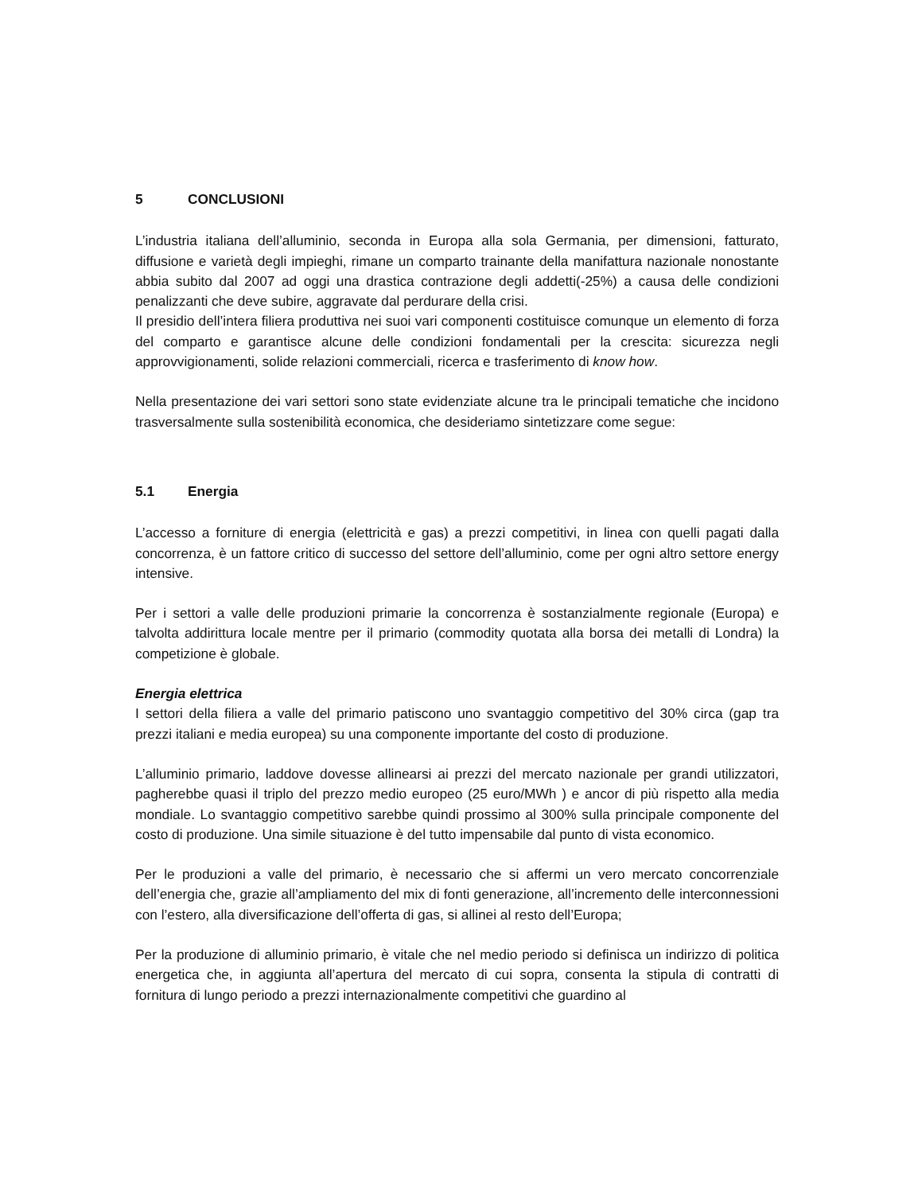5 CONCLUSIONI
L’industria italiana dell’alluminio, seconda in Europa alla sola Germania, per dimensioni, fatturato, diffusione e varietà degli impieghi, rimane un comparto trainante della manifattura nazionale nonostante abbia subito dal 2007 ad oggi una drastica contrazione degli addetti(-25%) a causa delle condizioni penalizzanti che deve subire, aggravate dal perdurare della crisi.
Il presidio dell’intera filiera produttiva nei suoi vari componenti costituisce comunque un elemento di forza del comparto e garantisce alcune delle condizioni fondamentali per la crescita: sicurezza negli approvvigionamenti, solide relazioni commerciali, ricerca e trasferimento di know how.
Nella presentazione dei vari settori sono state evidenziate alcune tra le principali tematiche che incidono trasversalmente sulla sostenibilità economica, che desideriamo sintetizzare come segue:
5.1 Energia
L’accesso a forniture di energia (elettricità e gas) a prezzi competitivi, in linea con quelli pagati dalla concorrenza, è un fattore critico di successo del settore dell’alluminio, come per ogni altro settore energy intensive.
Per i settori a valle delle produzioni primarie la concorrenza è sostanzialmente regionale (Europa) e talvolta addirittura locale mentre per il primario (commodity quotata alla borsa dei metalli di Londra) la competizione è globale.
Energia elettrica
I settori della filiera a valle del primario patiscono uno svantaggio competitivo del 30% circa (gap tra prezzi italiani e media europea) su una componente importante del costo di produzione.
L’alluminio primario, laddove dovesse allinearsi ai prezzi del mercato nazionale per grandi utilizzatori, pagherebbe quasi il triplo del prezzo medio europeo (25 euro/MWh ) e ancor di più rispetto alla media mondiale. Lo svantaggio competitivo sarebbe quindi prossimo al 300% sulla principale componente del costo di produzione. Una simile situazione è del tutto impensabile dal punto di vista economico.
Per le produzioni a valle del primario, è necessario che si affermi un vero mercato concorrenziale dell’energia che, grazie all’ampliamento del mix di fonti generazione, all’incremento delle interconnessioni con l’estero, alla diversificazione dell’offerta di gas, si allinei al resto dell’Europa;
Per la produzione di alluminio primario, è vitale che nel medio periodo si definisca un indirizzo di politica energetica che, in aggiunta all’apertura del mercato di cui sopra, consenta la stipula di contratti di fornitura di lungo periodo a prezzi internazionalmente competitivi che guardino al